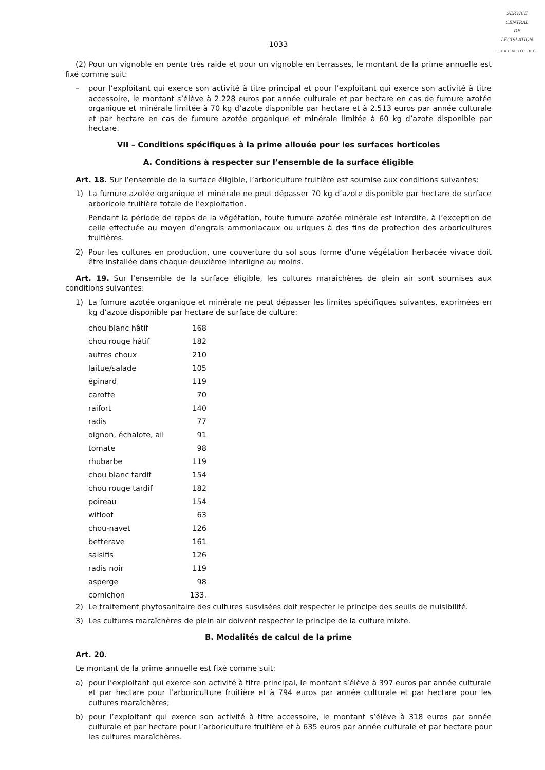SERVICE
CENTRAL
DE
LÉGISLATION
LUXEMBOURG
1033
(2) Pour un vignoble en pente très raide et pour un vignoble en terrasses, le montant de la prime annuelle est fixé comme suit:
– pour l’exploitant qui exerce son activité à titre principal et pour l’exploitant qui exerce son activité à titre accessoire, le montant s’élève à 2.228 euros par année culturale et par hectare en cas de fumure azotée organique et minérale limitée à 70 kg d’azote disponible par hectare et à 2.513 euros par année culturale et par hectare en cas de fumure azotée organique et minérale limitée à 60 kg d’azote disponible par hectare.
VII – Conditions spécifiques à la prime allouée pour les surfaces horticoles
A. Conditions à respecter sur l’ensemble de la surface éligible
Art. 18. Sur l’ensemble de la surface éligible, l’arboriculture fruitière est soumise aux conditions suivantes:
1) La fumure azotée organique et minérale ne peut dépasser 70 kg d’azote disponible par hectare de surface arboricole fruitière totale de l’exploitation.
Pendant la période de repos de la végétation, toute fumure azotée minérale est interdite, à l’exception de celle effectuée au moyen d’engrais ammoniacaux ou uriques à des fins de protection des arboricultures fruitières.
2) Pour les cultures en production, une couverture du sol sous forme d’une végétation herbacée vivace doit être installée dans chaque deuxième interligne au moins.
Art. 19. Sur l’ensemble de la surface éligible, les cultures maraîchères de plein air sont soumises aux conditions suivantes:
1) La fumure azotée organique et minérale ne peut dépasser les limites spécifiques suivantes, exprimées en kg d’azote disponible par hectare de surface de culture:
| chou blanc hâtif | 168 |
| chou rouge hâtif | 182 |
| autres choux | 210 |
| laitue/salade | 105 |
| épinard | 119 |
| carotte | 70 |
| raifort | 140 |
| radis | 77 |
| oignon, échalote, ail | 91 |
| tomate | 98 |
| rhubarbe | 119 |
| chou blanc tardif | 154 |
| chou rouge tardif | 182 |
| poireau | 154 |
| witloof | 63 |
| chou-navet | 126 |
| betterave | 161 |
| salsifis | 126 |
| radis noir | 119 |
| asperge | 98 |
| cornichon | 133. |
2) Le traitement phytosanitaire des cultures susvisées doit respecter le principe des seuils de nuisibilité.
3) Les cultures maraîchères de plein air doivent respecter le principe de la culture mixte.
B. Modalités de calcul de la prime
Art. 20.
Le montant de la prime annuelle est fixé comme suit:
a) pour l’exploitant qui exerce son activité à titre principal, le montant s’élève à 397 euros par année culturale et par hectare pour l’arboriculture fruitière et à 794 euros par année culturale et par hectare pour les cultures maraîchères;
b) pour l’exploitant qui exerce son activité à titre accessoire, le montant s’élève à 318 euros par année culturale et par hectare pour l’arboriculture fruitière et à 635 euros par année culturale et par hectare pour les cultures maraîchères.